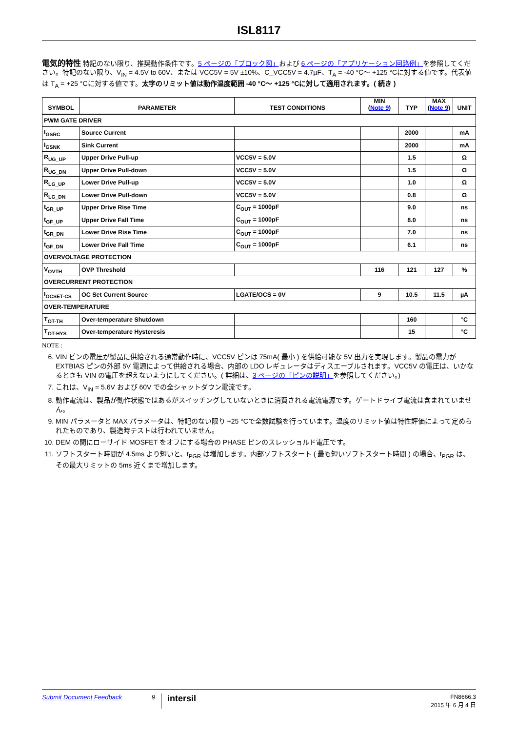ISL8117
電気的特性 特記のない限り、推奨動作条件です。5 ページの「ブロック図」および 6 ページの「アプリケーション回路例」を参照してください。特記のない限り、V<sub>IN</sub> = 4.5V to 60V、または VCC5V = 5V ±10%、C_VCC5V = 4.7µF、T<sub>A</sub> = -40 °C～ +125 °Cに対する値です。代表値は T<sub>A</sub> = +25 °Cに対する値です。太字のリミット値は動作温度範囲 -40 °C～ +125 °Cに対して適用されます。( 続き )
| SYMBOL | PARAMETER | TEST CONDITIONS | MIN ( Note 9 ) | TYP | MAX ( Note 9 ) | UNIT |
| --- | --- | --- | --- | --- | --- | --- |
| PWM GATE DRIVER | | | | | | |
| I<sub>GSRC</sub> | Source Current | | | 2000 | | mA |
| I<sub>GSNK</sub> | Sink Current | | | 2000 | | mA |
| R<sub>UG_UP</sub> | Upper Drive Pull-up | VCC5V = 5.0V | | 1.5 | | Ω |
| R<sub>UG_DN</sub> | Upper Drive Pull-down | VCC5V = 5.0V | | 1.5 | | Ω |
| R<sub>LG_UP</sub> | Lower Drive Pull-up | VCC5V = 5.0V | | 1.0 | | Ω |
| R<sub>LG_DN</sub> | Lower Drive Pull-down | VCC5V = 5.0V | | 0.8 | | Ω |
| t<sub>GR_UP</sub> | Upper Drive Rise Time | C<sub>OUT</sub> = 1000pF | | 9.0 | | ns |
| t<sub>GF_UP</sub> | Upper Drive Fall Time | C<sub>OUT</sub> = 1000pF | | 8.0 | | ns |
| t<sub>GR_DN</sub> | Lower Drive Rise Time | C<sub>OUT</sub> = 1000pF | | 7.0 | | ns |
| t<sub>GF_DN</sub> | Lower Drive Fall Time | C<sub>OUT</sub> = 1000pF | | 6.1 | | ns |
| OVERVOLTAGE PROTECTION | | | | | | |
| V<sub>OVTH</sub> | OVP Threshold | | 116 | 121 | 127 | % |
| OVERCURRENT PROTECTION | | | | | | |
| I<sub>OCSET-CS</sub> | OC Set Current Source | LGATE/OCS = 0V | 9 | 10.5 | 11.5 | µA |
| OVER-TEMPERATURE | | | | | | |
| T<sub>OT-TH</sub> | Over-temperature Shutdown | | | 160 | | °C |
| T<sub>OT-HYS</sub> | Over-temperature Hysteresis | | | 15 | | °C |
NOTE :
6. VIN ピンの電圧が製品に供給される通常動作時に、VCC5V ピンは 75mA( 最小 ) を供給可能な 5V 出力を実現します。製品の電力が EXTBIAS ピンの外部 5V 電源によって供給される場合、内部の LDO レギュレータはディスエーブルされます。VCC5V の電圧は、いかなるときも VIN の電圧を超えないようにしてください。( 詳細は、3 ページの「ピンの説明」を参照してください。)
7. これは、V<sub>IN</sub> = 5.6V および 60V での全シャットダウン電流です。
8. 動作電流は、製品が動作状態ではあるがスイッチングしていないときに消費される電流電源です。ゲートドライブ電流は含まれていません。
9. MIN パラメータと MAX パラメータは、特記のない限り +25 °Cで全数試験を行っています。温度のリミット値は特性評価によって定められたものであり、製造時テストは行われていません。
10. DEM の間にローサイド MOSFET をオフにする場合の PHASE ピンのスレッショルド電圧です。
11. ソフトスタート時間が 4.5ms より短いと、t<sub>PGR</sub> は増加します。内部ソフトスタート ( 最も短いソフトスタート時間 ) の場合、t<sub>PGR</sub> は、その最大リミットの 5ms 近くまで増加します。
Submit Document Feedback 9
intersil
FN8666.3
2015 年 6 月 4 日